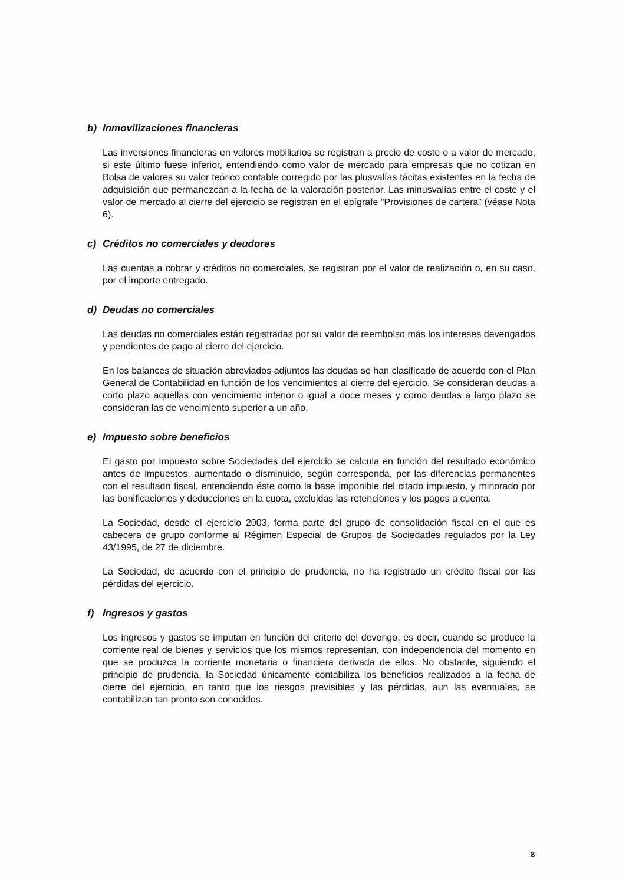b) Inmovilizaciones financieras
Las inversiones financieras en valores mobiliarios se registran a precio de coste o a valor de mercado, si este último fuese inferior, entendiendo como valor de mercado para empresas que no cotizan en Bolsa de valores su valor teórico contable corregido por las plusvalías tácitas existentes en la fecha de adquisición que permanezcan a la fecha de la valoración posterior. Las minusvalías entre el coste y el valor de mercado al cierre del ejercicio se registran en el epígrafe “Provisiones de cartera” (véase Nota 6).
c) Créditos no comerciales y deudores
Las cuentas a cobrar y créditos no comerciales, se registran por el valor de realización o, en su caso, por el importe entregado.
d) Deudas no comerciales
Las deudas no comerciales están registradas por su valor de reembolso más los intereses devengados y pendientes de pago al cierre del ejercicio.
En los balances de situación abreviados adjuntos las deudas se han clasificado de acuerdo con el Plan General de Contabilidad en función de los vencimientos al cierre del ejercicio. Se consideran deudas a corto plazo aquellas con vencimiento inferior o igual a doce meses y como deudas a largo plazo se consideran las de vencimiento superior a un año.
e) Impuesto sobre beneficios
El gasto por Impuesto sobre Sociedades del ejercicio se calcula en función del resultado económico antes de impuestos, aumentado o disminuido, según corresponda, por las diferencias permanentes con el resultado fiscal, entendiendo éste como la base imponible del citado impuesto, y minorado por las bonificaciones y deducciones en la cuota, excluidas las retenciones y los pagos a cuenta.
La Sociedad, desde el ejercicio 2003, forma parte del grupo de consolidación fiscal en el que es cabecera de grupo conforme al Régimen Especial de Grupos de Sociedades regulados por la Ley 43/1995, de 27 de diciembre.
La Sociedad, de acuerdo con el principio de prudencia, no ha registrado un crédito fiscal por las pérdidas del ejercicio.
f) Ingresos y gastos
Los ingresos y gastos se imputan en función del criterio del devengo, es decir, cuando se produce la corriente real de bienes y servicios que los mismos representan, con independencia del momento en que se produzca la corriente monetaria o financiera derivada de ellos. No obstante, siguiendo el principio de prudencia, la Sociedad únicamente contabiliza los beneficios realizados a la fecha de cierre del ejercicio, en tanto que los riesgos previsibles y las pérdidas, aun las eventuales, se contabilizan tan pronto son conocidos.
8